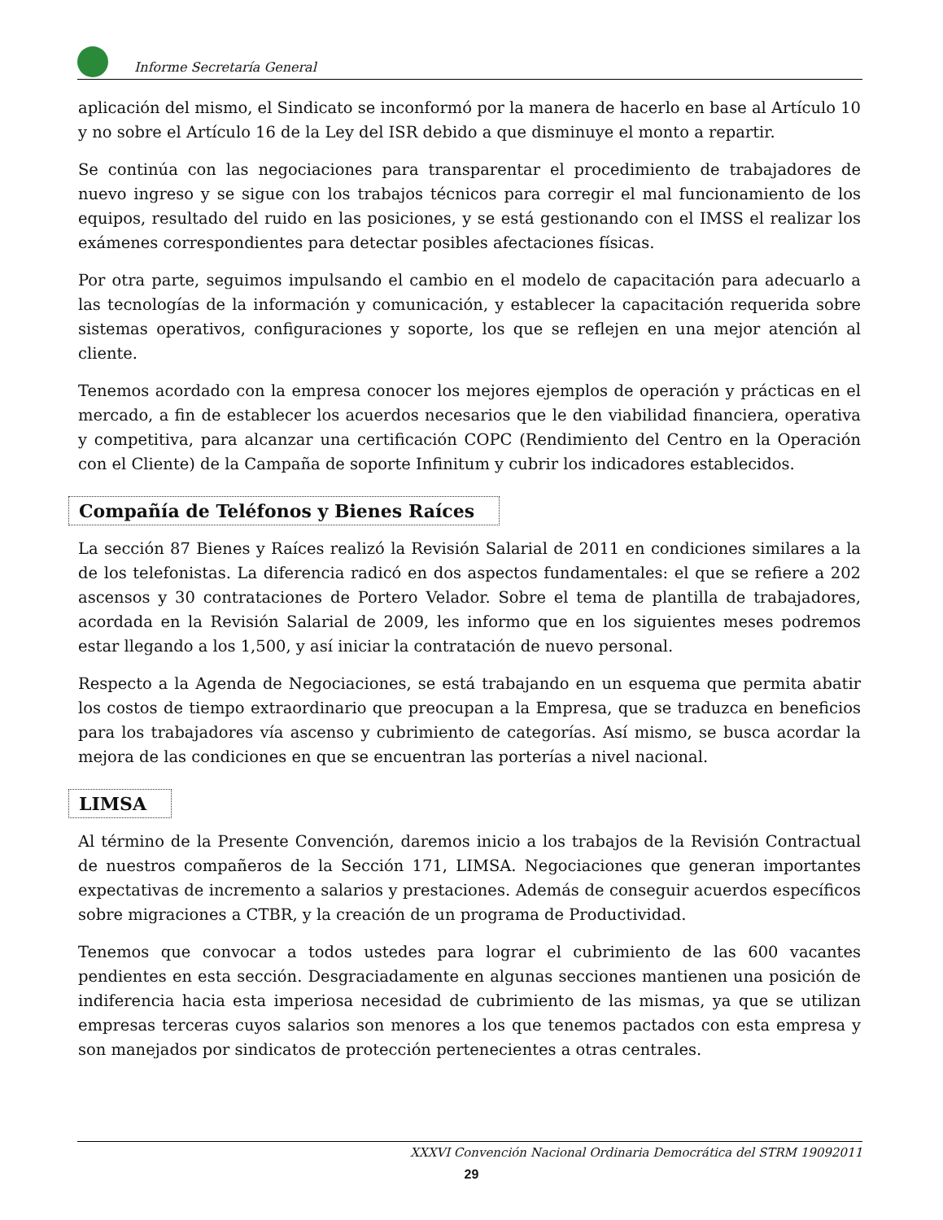Informe Secretaría General
aplicación del mismo, el Sindicato se inconformó por la manera de hacerlo en base al Artículo 10 y no sobre el Artículo 16 de la Ley del ISR debido a que disminuye el monto a repartir.
Se continúa con las negociaciones para transparentar el procedimiento de trabajadores de nuevo ingreso y se sigue con los trabajos técnicos para corregir el mal funcionamiento de los equipos, resultado del ruido en las posiciones, y se está gestionando con el IMSS el realizar los exámenes correspondientes para detectar posibles afectaciones físicas.
Por otra parte, seguimos impulsando el cambio en el modelo de capacitación para adecuarlo a las tecnologías de la información y comunicación, y establecer la capacitación requerida sobre sistemas operativos, configuraciones y soporte, los que se reflejen en una mejor atención al cliente.
Tenemos acordado con la empresa conocer los mejores ejemplos de operación y prácticas en el mercado, a fin de establecer los acuerdos necesarios que le den viabilidad financiera, operativa y competitiva, para alcanzar una certificación COPC (Rendimiento del Centro en la Operación con el Cliente) de la Campaña de soporte Infinitum y cubrir los indicadores establecidos.
Compañía de Teléfonos y Bienes Raíces
La sección 87 Bienes y Raíces realizó la Revisión Salarial de 2011 en condiciones similares a la de los telefonistas. La diferencia radicó en dos aspectos fundamentales: el que se refiere a 202 ascensos y 30 contrataciones de Portero Velador. Sobre el tema de plantilla de trabajadores, acordada en la Revisión Salarial de 2009, les informo que en los siguientes meses podremos estar llegando a los 1,500, y así iniciar la contratación de nuevo personal.
Respecto a la Agenda de Negociaciones, se está trabajando en un esquema que permita abatir los costos de tiempo extraordinario que preocupan a la Empresa, que se traduzca en beneficios para los trabajadores vía ascenso y cubrimiento de categorías. Así mismo, se busca acordar la mejora de las condiciones en que se encuentran las porterías a nivel nacional.
LIMSA
Al término de la Presente Convención, daremos inicio a los trabajos de la Revisión Contractual de nuestros compañeros de la Sección 171, LIMSA. Negociaciones que generan importantes expectativas de incremento a salarios y prestaciones. Además de conseguir acuerdos específicos sobre migraciones a CTBR, y la creación de un programa de Productividad.
Tenemos que convocar a todos ustedes para lograr el cubrimiento de las 600 vacantes pendientes en esta sección. Desgraciadamente en algunas secciones mantienen una posición de indiferencia hacia esta imperiosa necesidad de cubrimiento de las mismas, ya que se utilizan empresas terceras cuyos salarios son menores a los que tenemos pactados con esta empresa y son manejados por sindicatos de protección pertenecientes a otras centrales.
XXXVI Convención Nacional Ordinaria Democrática del STRM 19092011
29